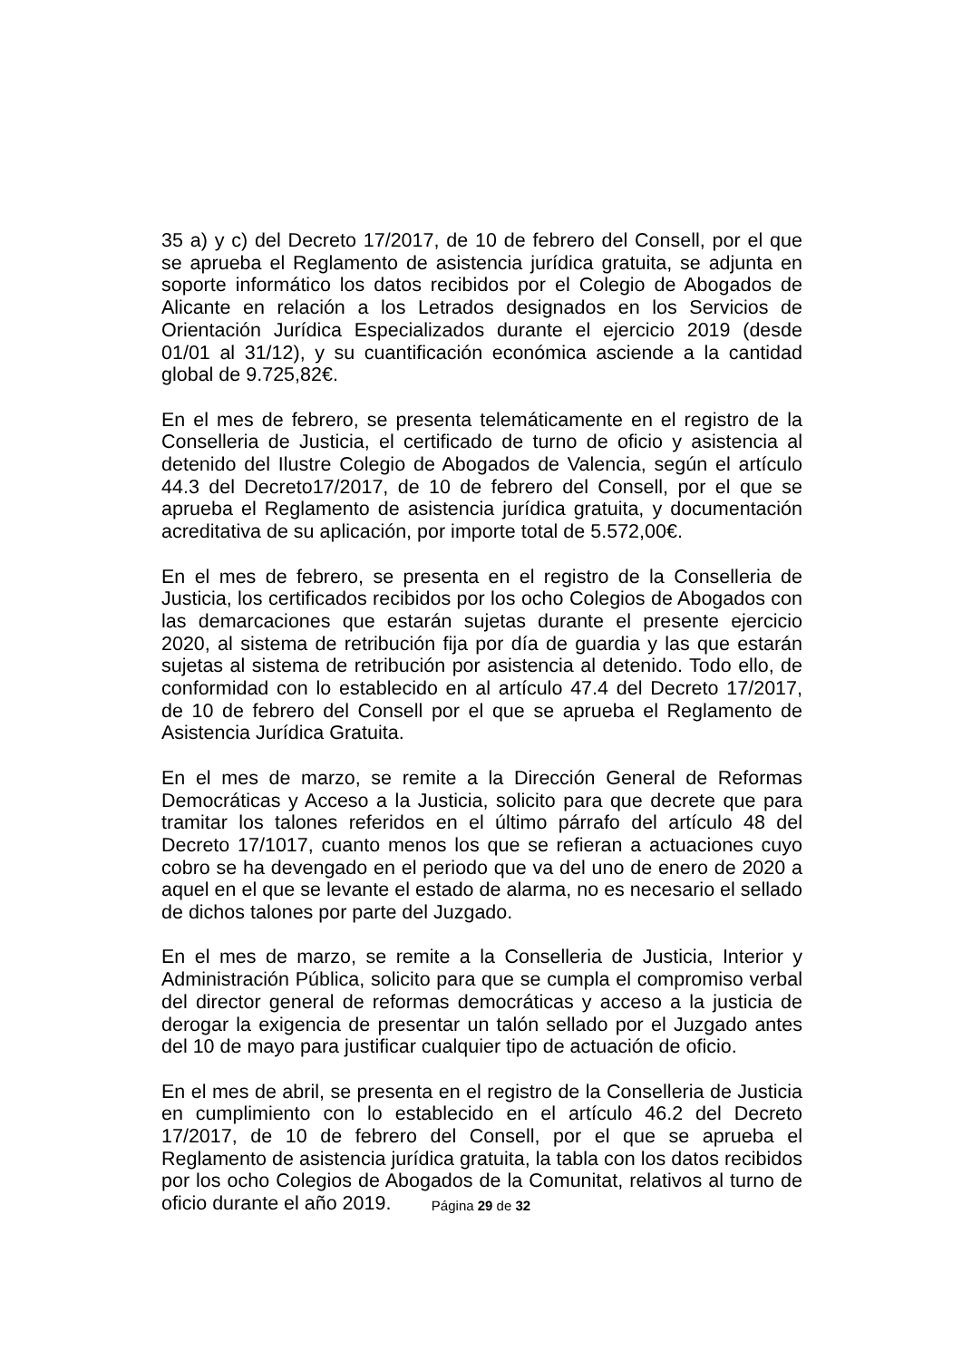35 a) y c) del Decreto 17/2017, de 10 de febrero del Consell, por el que se aprueba el Reglamento de asistencia jurídica gratuita, se adjunta en soporte informático los datos recibidos por el Colegio de Abogados de Alicante en relación a los Letrados designados en los Servicios de Orientación Jurídica Especializados durante el ejercicio 2019 (desde 01/01 al 31/12), y su cuantificación económica asciende a la cantidad global de 9.725,82€.
En el mes de febrero, se presenta telemáticamente en el registro de la Conselleria de Justicia, el certificado de turno de oficio y asistencia al detenido del Ilustre Colegio de Abogados de Valencia, según el artículo 44.3 del Decreto17/2017, de 10 de febrero del Consell, por el que se aprueba el Reglamento de asistencia jurídica gratuita, y documentación acreditativa de su aplicación, por importe total de 5.572,00€.
En el mes de febrero, se presenta en el registro de la Conselleria de Justicia, los certificados recibidos por los ocho Colegios de Abogados con las demarcaciones que estarán sujetas durante el presente ejercicio 2020, al sistema de retribución fija por día de guardia y las que estarán sujetas al sistema de retribución por asistencia al detenido. Todo ello, de conformidad con lo establecido en al artículo 47.4 del Decreto 17/2017, de 10 de febrero del Consell por el que se aprueba el Reglamento de Asistencia Jurídica Gratuita.
En el mes de marzo, se remite a la Dirección General de Reformas Democráticas y Acceso a la Justicia, solicito para que decrete que para tramitar los talones referidos en el último párrafo del artículo 48 del Decreto 17/1017, cuanto menos los que se refieran a actuaciones cuyo cobro se ha devengado en el periodo que va del uno de enero de 2020 a aquel en el que se levante el estado de alarma, no es necesario el sellado de dichos talones por parte del Juzgado.
En el mes de marzo, se remite a la Conselleria de Justicia, Interior y Administración Pública, solicito para que se cumpla el compromiso verbal del director general de reformas democráticas y acceso a la justicia de derogar la exigencia de presentar un talón sellado por el Juzgado antes del 10 de mayo para justificar cualquier tipo de actuación de oficio.
En el mes de abril, se presenta en el registro de la Conselleria de Justicia en cumplimiento con lo establecido en el artículo 46.2 del Decreto 17/2017, de 10 de febrero del Consell, por el que se aprueba el Reglamento de asistencia jurídica gratuita, la tabla con los datos recibidos por los ocho Colegios de Abogados de la Comunitat, relativos al turno de oficio durante el año 2019.
Página 29 de 32